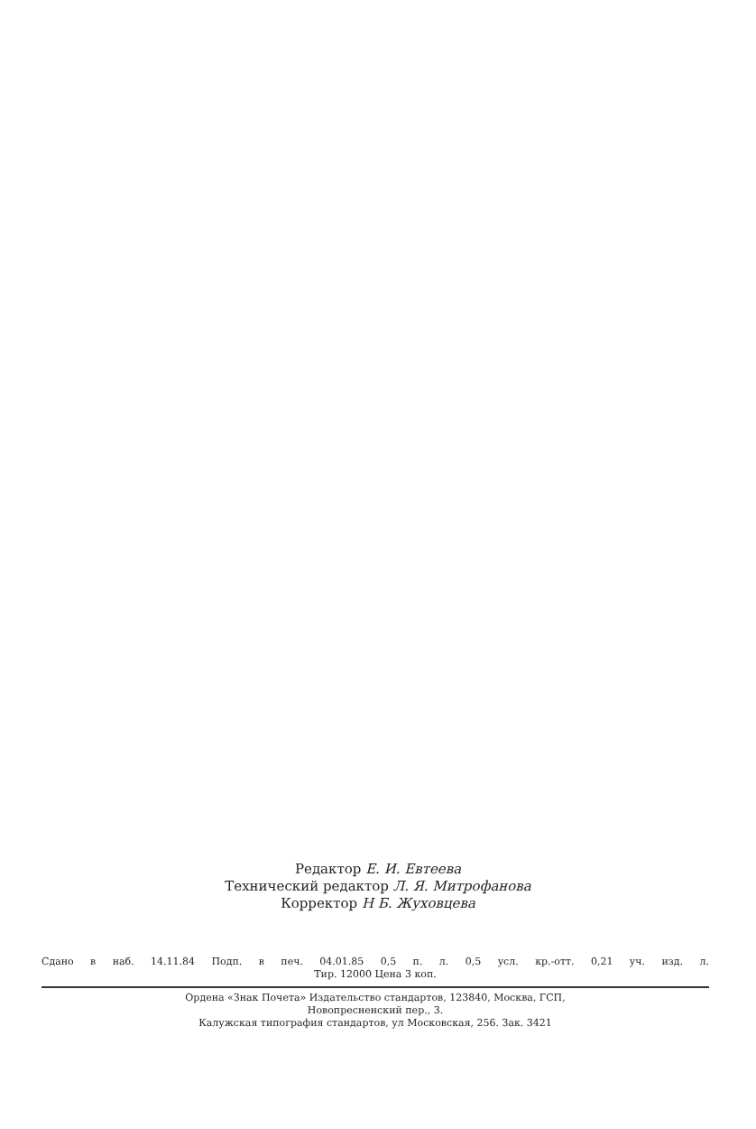Редактор Е. И. Евтеева
Технический редактор Л. Я. Митрофанова
Корректор Н Б. Жуховцева
Сдано в наб. 14.11.84 Подп. в печ. 04.01.85 0,5 п. л. 0,5 усл. кр.-отт. 0,21 уч. изд. л.
Тир. 12000 Цена 3 коп.
Ордена «Знак Почета» Издательство стандартов, 123840, Москва, ГСП,
Новопресненский пер., 3.
Калужская типография стандартов, ул Московская, 256. Зак. 3421